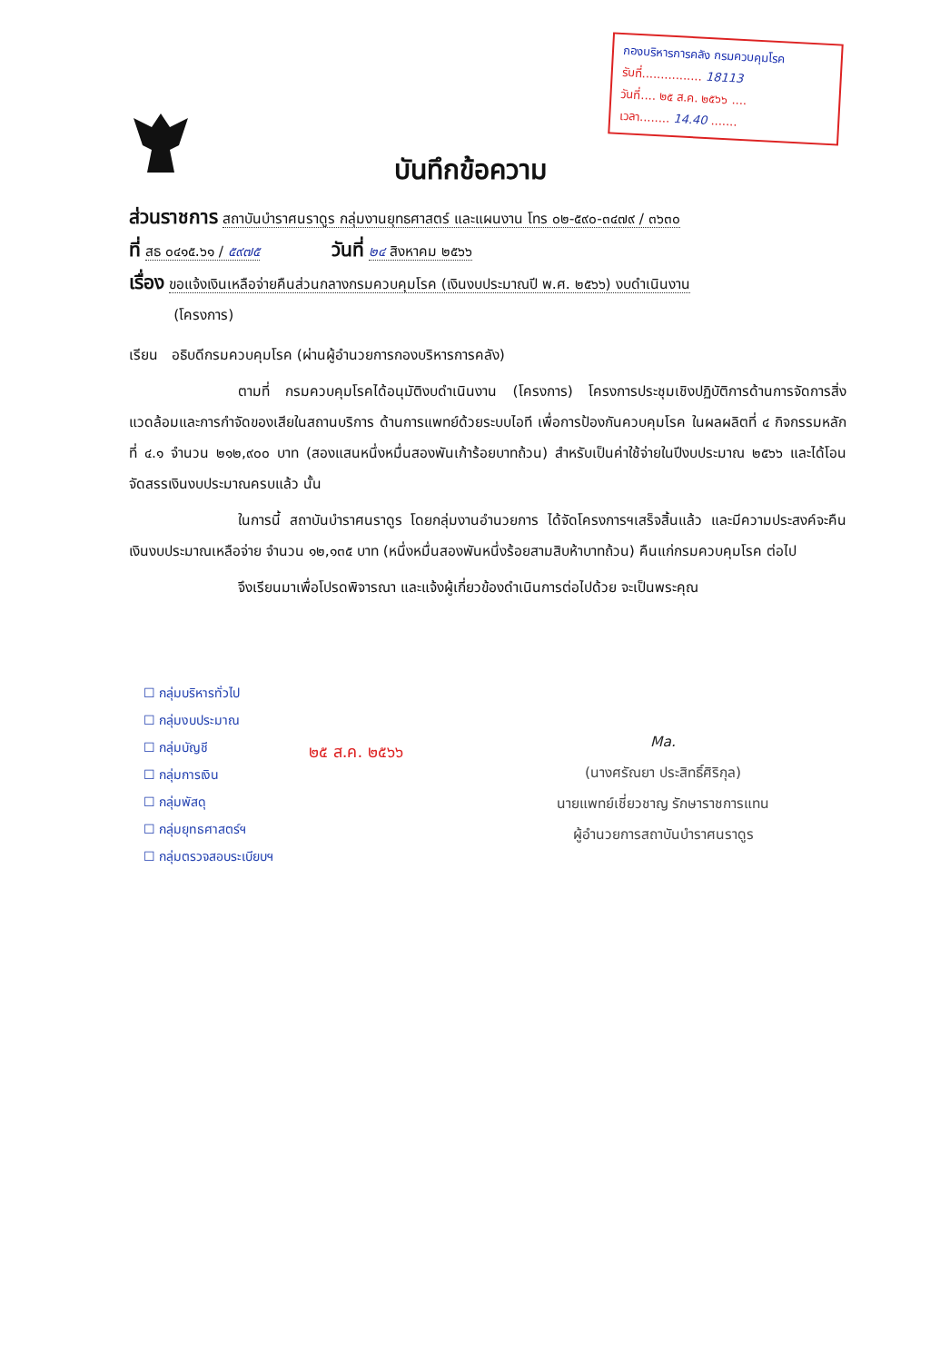กองบริหารการคลัง กรมควบคุมโรค
รับที่................ 18113
วันที่.... ๒๕ ส.ค. ๒๕๖๖ ....
เวลา........ 14.40 .......
บันทึกข้อความ
ส่วนราชการ สถาบันบำราศนราดูร กลุ่มงานยุทธศาสตร์ และแผนงาน โทร ๐๒-๕๙๐-๓๔๗๙ / ๓๖๓๐
ที่ สธ ๐๔๑๕.๖๑ / ๕๙๗๕ วันที่ ๒๔ สิงหาคม ๒๕๖๖
เรื่อง ขอแจ้งเงินเหลือจ่ายคืนส่วนกลางกรมควบคุมโรค (เงินงบประมาณปี พ.ศ. ๒๕๖๖) งบดำเนินงาน
(โครงการ)
เรียน อธิบดีกรมควบคุมโรค (ผ่านผู้อำนวยการกองบริหารการคลัง)
ตามที่ กรมควบคุมโรคได้อนุมัติงบดำเนินงาน (โครงการ) โครงการประชุมเชิงปฏิบัติการด้านการจัดการสิ่งแวดล้อมและการกำจัดของเสียในสถานบริการ ด้านการแพทย์ด้วยระบบไอที เพื่อการป้องกันควบคุมโรค ในผลผลิตที่ ๔ กิจกรรมหลักที่ ๔.๑ จำนวน ๒๑๒,๙๐๐ บาท (สองแสนหนึ่งหมื่นสองพันเก้าร้อยบาทถ้วน) สำหรับเป็นค่าใช้จ่ายในปีงบประมาณ ๒๕๖๖ และได้โอนจัดสรรเงินงบประมาณครบแล้ว นั้น
ในการนี้ สถาบันบำราศนราดูร โดยกลุ่มงานอำนวยการ ได้จัดโครงการฯเสร็จสิ้นแล้ว และมีความประสงค์จะคืนเงินงบประมาณเหลือจ่าย จำนวน ๑๒,๑๓๕ บาท (หนึ่งหมื่นสองพันหนึ่งร้อยสามสิบห้าบาทถ้วน) คืนแก่กรมควบคุมโรค ต่อไป
จึงเรียนมาเพื่อโปรดพิจารณา และแจ้งผู้เกี่ยวข้องดำเนินการต่อไปด้วย จะเป็นพระคุณ
☐ กลุ่มบริหารทั่วไป
☐ กลุ่มงบประมาณ
☐ กลุ่มบัญชี
☐ กลุ่มการเงิน
☐ กลุ่มพัสดุ
☐ กลุ่มยุทธศาสตร์ฯ
☐ กลุ่มตรวจสอบระเบียบฯ
๒๕ ส.ค. ๒๕๖๖
Ma.
(นางศรัณยา ประสิทธิ์ศิริกุล)
นายแพทย์เชี่ยวชาญ รักษาราชการแทน
ผู้อำนวยการสถาบันบำราศนราดูร